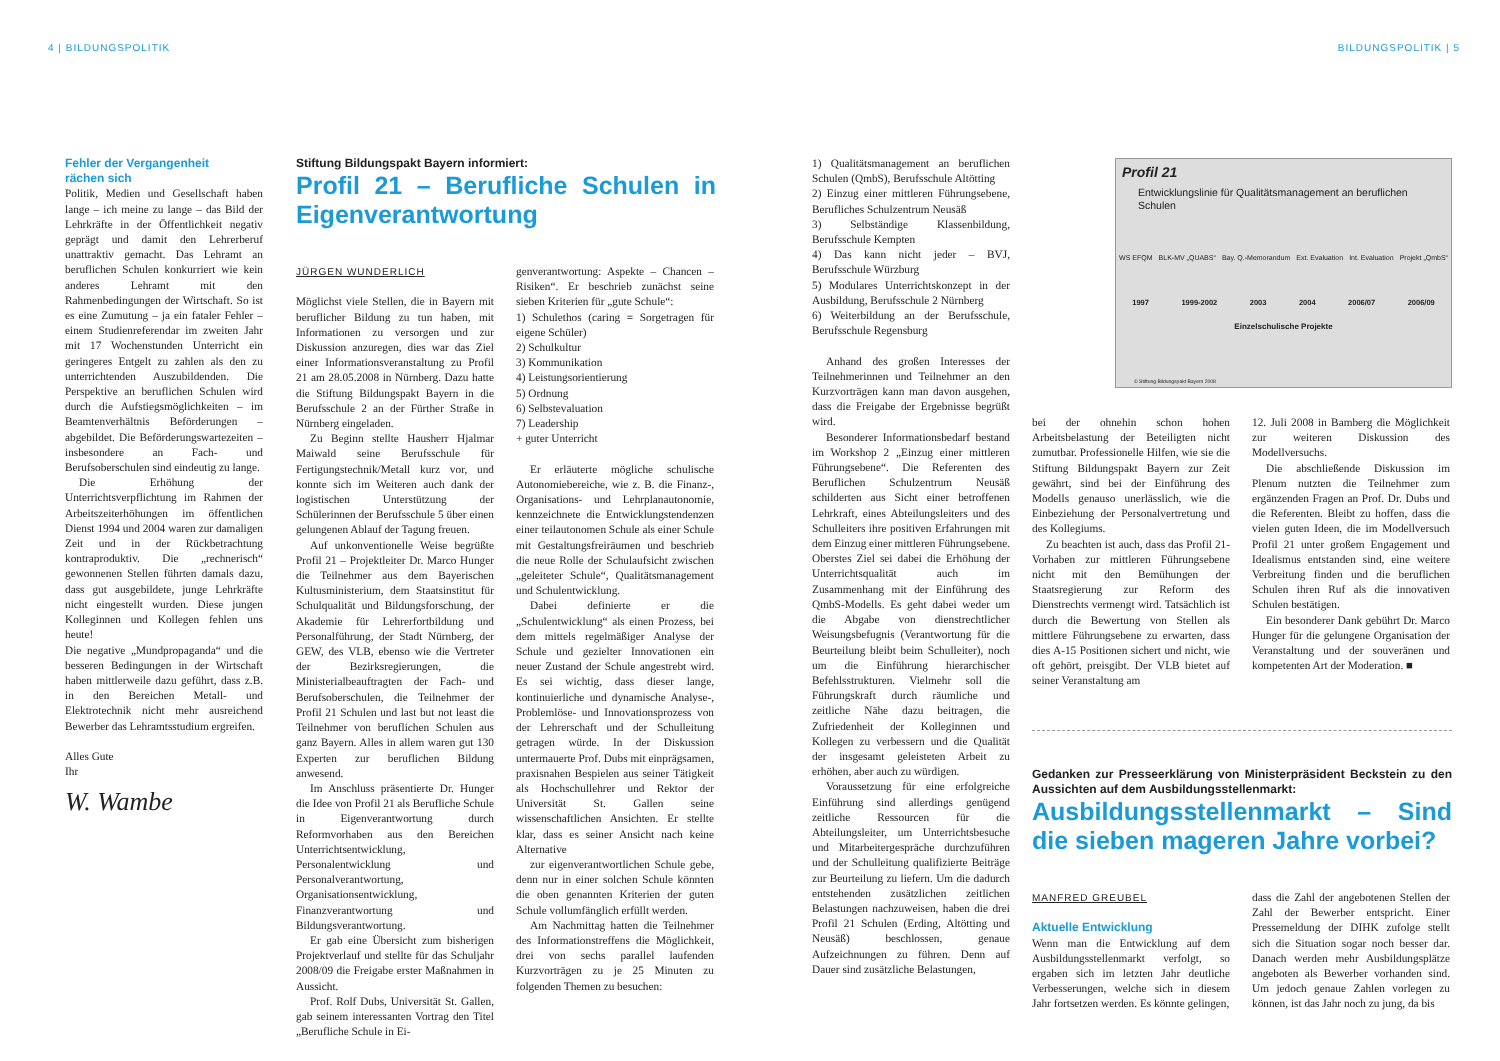4 | BILDUNGSPOLITIK
Fehler der Vergangenheit
rächen sich
Politik, Medien und Gesellschaft haben lange – ich meine zu lange – das Bild der Lehrkräfte in der Öffentlichkeit negativ geprägt und damit den Lehrerberuf unattraktiv gemacht. Das Lehramt an beruflichen Schulen konkurriert wie kein anderes Lehramt mit den Rahmenbedingungen der Wirtschaft. So ist es eine Zumutung – ja ein fataler Fehler – einem Studienreferendar im zweiten Jahr mit 17 Wochenstunden Unterricht ein geringeres Entgelt zu zahlen als den zu unterrichtenden Auszubildenden. Die Perspektive an beruflichen Schulen wird durch die Aufstiegsmöglichkeiten – im Beamtenverhältnis Beförderungen – abgebildet. Die Beförderungswartezeiten – insbesondere an Fach- und Berufsoberschulen sind eindeutig zu lange.
Die Erhöhung der Unterrichtsverpflichtung im Rahmen der Arbeitszeiterhöhungen im öffentlichen Dienst 1994 und 2004 waren zur damaligen Zeit und in der Rückbetrachtung kontraproduktiv. Die „rechnerisch“ gewonnenen Stellen führten damals dazu, dass gut ausgebildete, junge Lehrkräfte nicht eingestellt wurden. Diese jungen Kolleginnen und Kollegen fehlen uns heute!
Die negative „Mundpropaganda“ und die besseren Bedingungen in der Wirtschaft haben mittlerweile dazu geführt, dass z.B. in den Bereichen Metall- und Elektrotechnik nicht mehr ausreichend Bewerber das Lehramtsstudium ergreifen.
Alles Gute
Ihr
W. Wambe
Stiftung Bildungspakt Bayern informiert:
Profil 21 – Berufliche Schulen in Eigenverantwortung
JÜRGEN WUNDERLICH
Möglichst viele Stellen, die in Bayern mit beruflicher Bildung zu tun haben, mit Informationen zu versorgen und zur Diskussion anzuregen, dies war das Ziel einer Informationsveranstaltung zu Profil 21 am 28.05.2008 in Nürnberg. Dazu hatte die Stiftung Bildungspakt Bayern in die Berufsschule 2 an der Fürther Straße in Nürnberg eingeladen.
Zu Beginn stellte Hausherr Hjalmar Maiwald seine Berufsschule für Fertigungstechnik/Metall kurz vor, und konnte sich im Weiteren auch dank der logistischen Unterstützung der Schülerinnen der Berufsschule 5 über einen gelungenen Ablauf der Tagung freuen.
Auf unkonventionelle Weise begrüßte Profil 21 – Projektleiter Dr. Marco Hunger die Teilnehmer aus dem Bayerischen Kultusministerium, dem Staatsinstitut für Schulqualität und Bildungsforschung, der Akademie für Lehrerfortbildung und Personalführung, der Stadt Nürnberg, der GEW, des VLB, ebenso wie die Vertreter der Bezirksregierungen, die Ministerialbeauftragten der Fach- und Berufsoberschulen, die Teilnehmer der Profil 21 Schulen und last but not least die Teilnehmer von beruflichen Schulen aus ganz Bayern. Alles in allem waren gut 130 Experten zur beruflichen Bildung anwesend.
Im Anschluss präsentierte Dr. Hunger die Idee von Profil 21 als Berufliche Schule in Eigenverantwortung durch Reformvorhaben aus den Bereichen Unterrichtsentwicklung, Personalentwicklung und Personalverantwortung, Organisationsentwicklung, Finanzverantwortung und Bildungsverantwortung.
Er gab eine Übersicht zum bisherigen Projektverlauf und stellte für das Schuljahr 2008/09 die Freigabe erster Maßnahmen in Aussicht.
Prof. Rolf Dubs, Universität St. Gallen, gab seinem interessanten Vortrag den Titel „Berufliche Schule in Ei-
genverantwortung: Aspekte – Chancen – Risiken“. Er beschrieb zunächst seine sieben Kriterien für „gute Schule“:
1) Schulethos (caring = Sorgetragen für eigene Schüler)
2) Schulkultur
3) Kommunikation
4) Leistungsorientierung
5) Ordnung
6) Selbstevaluation
7) Leadership
+ guter Unterricht
Er erläuterte mögliche schulische Autonomiebereiche, wie z. B. die Finanz-, Organisations- und Lehrplanautonomie, kennzeichnete die Entwicklungstendenzen einer teilautonomen Schule als einer Schule mit Gestaltungsfreiräumen und beschrieb die neue Rolle der Schulaufsicht zwischen „geleiteter Schule“, Qualitätsmanagement und Schulentwicklung.
Dabei definierte er die „Schulentwicklung“ als einen Prozess, bei dem mittels regelmäßiger Analyse der Schule und gezielter Innovationen ein neuer Zustand der Schule angestrebt wird. Es sei wichtig, dass dieser lange, kontinuierliche und dynamische Analyse-, Problemlöse- und Innovationsprozess von der Lehrerschaft und der Schulleitung getragen würde. In der Diskussion untermauerte Prof. Dubs mit einprägsamen, praxisnahen Bespielen aus seiner Tätigkeit als Hochschullehrer und Rektor der Universität St. Gallen seine wissenschaftlichen Ansichten. Er stellte klar, dass es seiner Ansicht nach keine Alternative
zur eigenverantwortlichen Schule gebe, denn nur in einer solchen Schule könnten die oben genannten Kriterien der guten Schule vollumfänglich erfüllt werden.
Am Nachmittag hatten die Teilnehmer des Informationstreffens die Möglichkeit, drei von sechs parallel laufenden Kurzvorträgen zu je 25 Minuten zu folgenden Themen zu besuchen:
BILDUNGSPOLITIK | 5
1) Qualitätsmanagement an beruflichen Schulen (QmbS), Berufsschule Altötting
2) Einzug einer mittleren Führungsebene, Berufliches Schulzentrum Neusäß
3) Selbständige Klassenbildung, Berufsschule Kempten
4) Das kann nicht jeder – BVJ, Berufsschule Würzburg
5) Modulares Unterrichtskonzept in der Ausbildung, Berufsschule 2 Nürnberg
6) Weiterbildung an der Berufsschule, Berufsschule Regensburg
Anhand des großen Interesses der Teilnehmerinnen und Teilnehmer an den Kurzvorträgen kann man davon ausgehen, dass die Freigabe der Ergebnisse begrüßt wird.
Besonderer Informationsbedarf bestand im Workshop 2 „Einzug einer mittleren Führungsebene“. Die Referenten des Beruflichen Schulzentrum Neusäß schilderten aus Sicht einer betroffenen Lehrkraft, eines Abteilungsleiters und des Schulleiters ihre positiven Erfahrungen mit dem Einzug einer mittleren Führungsebene. Oberstes Ziel sei dabei die Erhöhung der Unterrichtsqualität auch im Zusammenhang mit der Einführung des QmbS-Modells. Es geht dabei weder um die Abgabe von dienstrechtlicher Weisungsbefugnis (Verantwortung für die Beurteilung bleibt beim Schulleiter), noch um die Einführung hierarchischer Befehlsstrukturen. Vielmehr soll die Führungskraft durch räumliche und zeitliche Nähe dazu beitragen, die Zufriedenheit der Kolleginnen und Kollegen zu verbessern und die Qualität der insgesamt geleisteten Arbeit zu erhöhen, aber auch zu würdigen.
Voraussetzung für eine erfolgreiche Einführung sind allerdings genügend zeitliche Ressourcen für die Abteilungsleiter, um Unterrichtsbesuche und Mitarbeitergespräche durchzuführen und der Schulleitung qualifizierte Beiträge zur Beurteilung zu liefern. Um die dadurch entstehenden zusätzlichen zeitlichen Belastungen nachzuweisen, haben die drei Profil 21 Schulen (Erding, Altötting und Neusäß) beschlossen, genaue Aufzeichnungen zu führen. Denn auf Dauer sind zusätzliche Belastungen,
Profil 21
Entwicklungslinie für Qualitätsmanagement an beruflichen Schulen
WS EFQM BLK-MV „QUABS“ Bay. Q.-Memorandum Ext. Evaluation Int. Evaluation Projekt „QmbS“
1997 1999-2002 2003 2004 2006/07 2006/09
Einzelschulische Projekte
© Stiftung Bildungspakt Bayern 2008
bei der ohnehin schon hohen Arbeitsbelastung der Beteiligten nicht zumutbar. Professionelle Hilfen, wie sie die Stiftung Bildungspakt Bayern zur Zeit gewährt, sind bei der Einführung des Modells genauso unerlässlich, wie die Einbeziehung der Personalvertretung und des Kollegiums.
Zu beachten ist auch, dass das Profil 21-Vorhaben zur mittleren Führungsebene nicht mit den Bemühungen der Staatsregierung zur Reform des Dienstrechts vermengt wird. Tatsächlich ist durch die Bewertung von Stellen als mittlere Führungsebene zu erwarten, dass dies A-15 Positionen sichert und nicht, wie oft gehört, preisgibt. Der VLB bietet auf seiner Veranstaltung am
12. Juli 2008 in Bamberg die Möglichkeit zur weiteren Diskussion des Modellversuchs.
Die abschließende Diskussion im Plenum nutzten die Teilnehmer zum ergänzenden Fragen an Prof. Dr. Dubs und die Referenten. Bleibt zu hoffen, dass die vielen guten Ideen, die im Modellversuch Profil 21 unter großem Engagement und Idealismus entstanden sind, eine weitere Verbreitung finden und die beruflichen Schulen ihren Ruf als die innovativen Schulen bestätigen.
Ein besonderer Dank gebührt Dr. Marco Hunger für die gelungene Organisation der Veranstaltung und der souveränen und kompetenten Art der Moderation. ■
Gedanken zur Presseerklärung von Ministerpräsident Beckstein zu den Aussichten auf dem Ausbildungsstellenmarkt:
Ausbildungsstellenmarkt – Sind die sieben mageren Jahre vorbei?
MANFRED GREUBEL
Aktuelle Entwicklung
Wenn man die Entwicklung auf dem Ausbildungsstellenmarkt verfolgt, so ergaben sich im letzten Jahr deutliche Verbesserungen, welche sich in diesem Jahr fortsetzen werden. Es könnte gelingen,
dass die Zahl der angebotenen Stellen der Zahl der Bewerber entspricht. Einer Pressemeldung der DIHK zufolge stellt sich die Situation sogar noch besser dar. Danach werden mehr Ausbildungsplätze angeboten als Bewerber vorhanden sind. Um jedoch genaue Zahlen vorlegen zu können, ist das Jahr noch zu jung, da bis